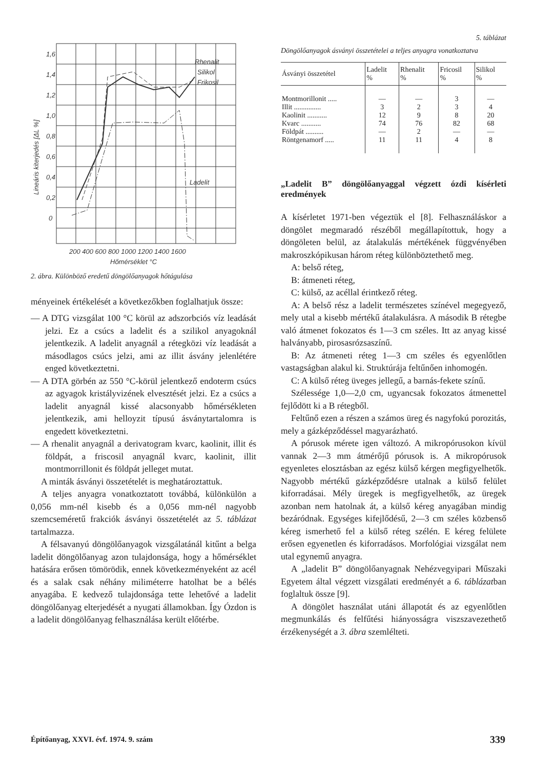Rhenalit
Silikol
Frikosil
Ladelit
1,6
1,4
1,2
1,0
0,8
0,6
0,4
0,2
0
200 400 600 800 1000 1200 1400 1600
Hőmérséklet °C
Lineáris kiterjedés [ΔL %]
2. ábra. Különböző eredetű döngölőanyagok hőtágulása
ményeinek értékelését a következőkben foglalhatjuk össze:
— A DTG vizsgálat 100 °C körül az adszorbciós víz leadását jelzi. Ez a csúcs a ladelit és a szilikol anyagoknál jelentkezik. A ladelit anyagnál a rétegközi víz leadását a másodlagos csúcs jelzi, ami az illit ásvány jelenlétére enged következtetni.
— A DTA görbén az 550 °C-körül jelentkező endoterm csúcs az agyagok kristályvizének elvesztését jelzi. Ez a csúcs a ladelit anyagnál kissé alacsonyabb hőmérsékleten jelentkezik, ami helloyzit típusú ásványtartalomra is engedett következtetni.
— A rhenalit anyagnál a derivatogram kvarc, kaolinit, illit és földpát, a friscosil anyagnál kvarc, kaolinit, illit montmorrillonit és földpát jelleget mutat.
A minták ásványi összetételét is meghatároztattuk.
A teljes anyagra vonatkoztatott továbbá, különkülön a 0,056 mm-nél kisebb és a 0,056 mm-nél nagyobb szemcseméretű frakciók ásványi összetételét az 5. táblázat tartalmazza.
A félsavanyú döngölőanyagok vizsgálatánál kitűnt a belga ladelit döngölőanyag azon tulajdonsága, hogy a hőmérséklet hatására erősen tömörödik, ennek következményeként az acél és a salak csak néhány miliméterre hatolhat be a bélés anyagába. E kedvező tulajdonsága tette lehetővé a ladelit döngölőanyag elterjedését a nyugati államokban. Így Ózdon is a ladelit döngölőanyag felhasználása került előtérbe.
5. táblázat
Döngölőanyagok ásványi összetételei a teljes anyagra vonatkoztatva
| Ásványi összetétel | Ladelit % | Rhenalit % | Fricosil % | Silikol % |
| --- | --- | --- | --- | --- |
| Montmorillonit ..... | — | — | 3 | — |
| Illit ............... | 3 | 2 | 3 | 4 |
| Kaolinit ........... | 12 | 9 | 8 | 20 |
| Kvarc ........... | 74 | 76 | 82 | 68 |
| Földpát .......... | — | 2 | — | — |
| Röntgenamorf ..... | 11 | 11 | 4 | 8 |
„Ladelit B” döngölőanyaggal végzett ózdi kísérleti eredmények
A kísérletet 1971-ben végeztük el [8]. Felhasználáskor a döngölet megmaradó részéből megállapítottuk, hogy a döngöleten belül, az átalakulás mértékének függvényében makroszkópikusan három réteg különböztethető meg.
A: belső réteg,
B: átmeneti réteg,
C: külső, az acéllal érintkező réteg.
A: A belső rész a ladelit természetes színével megegyező, mely utal a kisebb mértékű átalakulásra. A második B rétegbe való átmenet fokozatos és 1—3 cm széles. Itt az anyag kissé halványabb, pirosasrózsaszínű.
B: Az átmeneti réteg 1—3 cm széles és egyenlőtlen vastagságban alakul ki. Struktúrája feltűnően inhomogén.
C: A külső réteg üveges jellegű, a barnás-fekete színű.
Szélessége 1,0—2,0 cm, ugyancsak fokozatos átmenettel fejlődött ki a B rétegből.
Feltűnő ezen a részen a számos üreg és nagyfokú porozitás, mely a gázképződéssel magyarázható.
A pórusok mérete igen változó. A mikropórusokon kívül vannak 2—3 mm átmérőjű pórusok is. A mikropórusok egyenletes elosztásban az egész külső kérgen megfigyelhetők. Nagyobb mértékű gázképződésre utalnak a külső felület kiforradásai. Mély üregek is megfigyelhetők, az üregek azonban nem hatolnak át, a külső kéreg anyagában mindig bezáródnak. Egységes kifejlődésű, 2—3 cm széles közbenső kéreg ismerhető fel a külső réteg szélén. E kéreg felülete erősen egyenetlen és kiforradásos. Morfológiai vizsgálat nem utal egynemű anyagra.
A „ladelit B” döngölőanyagnak Nehézvegyipari Műszaki Egyetem által végzett vizsgálati eredményét a 6. táblázatban foglaltuk össze [9].
A döngölet használat utáni állapotát és az egyenlőtlen megmunkálás és felfűtési hiányosságra viszszavezethető érzékenységét a 3. ábra szemlélteti.
Építőanyag, XXVI. évf. 1974. 9. szám 339